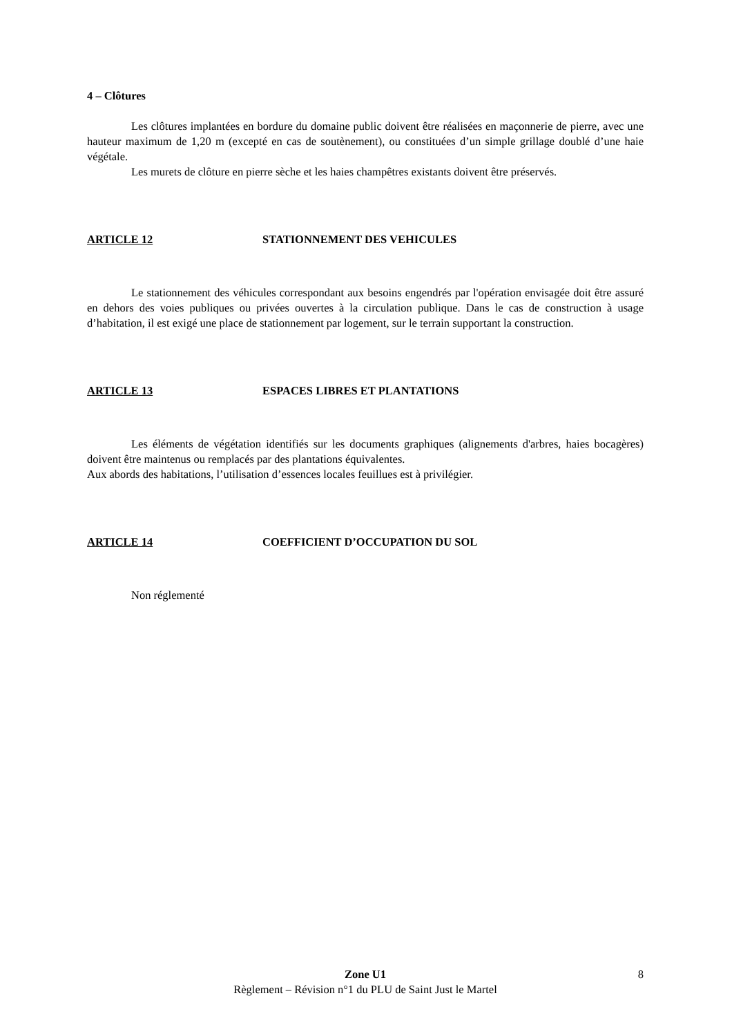4 – Clôtures
Les clôtures implantées en bordure du domaine public doivent être réalisées en maçonnerie de pierre, avec une hauteur maximum de 1,20 m (excepté en cas de soutènement), ou constituées d’un simple grillage doublé d’une haie végétale.
Les murets de clôture en pierre sèche et les haies champêtres existants doivent être préservés.
ARTICLE 12 STATIONNEMENT DES VEHICULES
Le stationnement des véhicules correspondant aux besoins engendrés par l'opération envisagée doit être assuré en dehors des voies publiques ou privées ouvertes à la circulation publique. Dans le cas de construction à usage d’habitation, il est exigé une place de stationnement par logement, sur le terrain supportant la construction.
ARTICLE 13 ESPACES LIBRES ET PLANTATIONS
Les éléments de végétation identifiés sur les documents graphiques (alignements d'arbres, haies bocagères) doivent être maintenus ou remplacés par des plantations équivalentes.
Aux abords des habitations, l’utilisation d’essences locales feuillues est à privilégier.
ARTICLE 14 COEFFICIENT D’OCCUPATION DU SOL
Non réglementé
Zone U1
Règlement – Révision n°1 du PLU de Saint Just le Martel
8